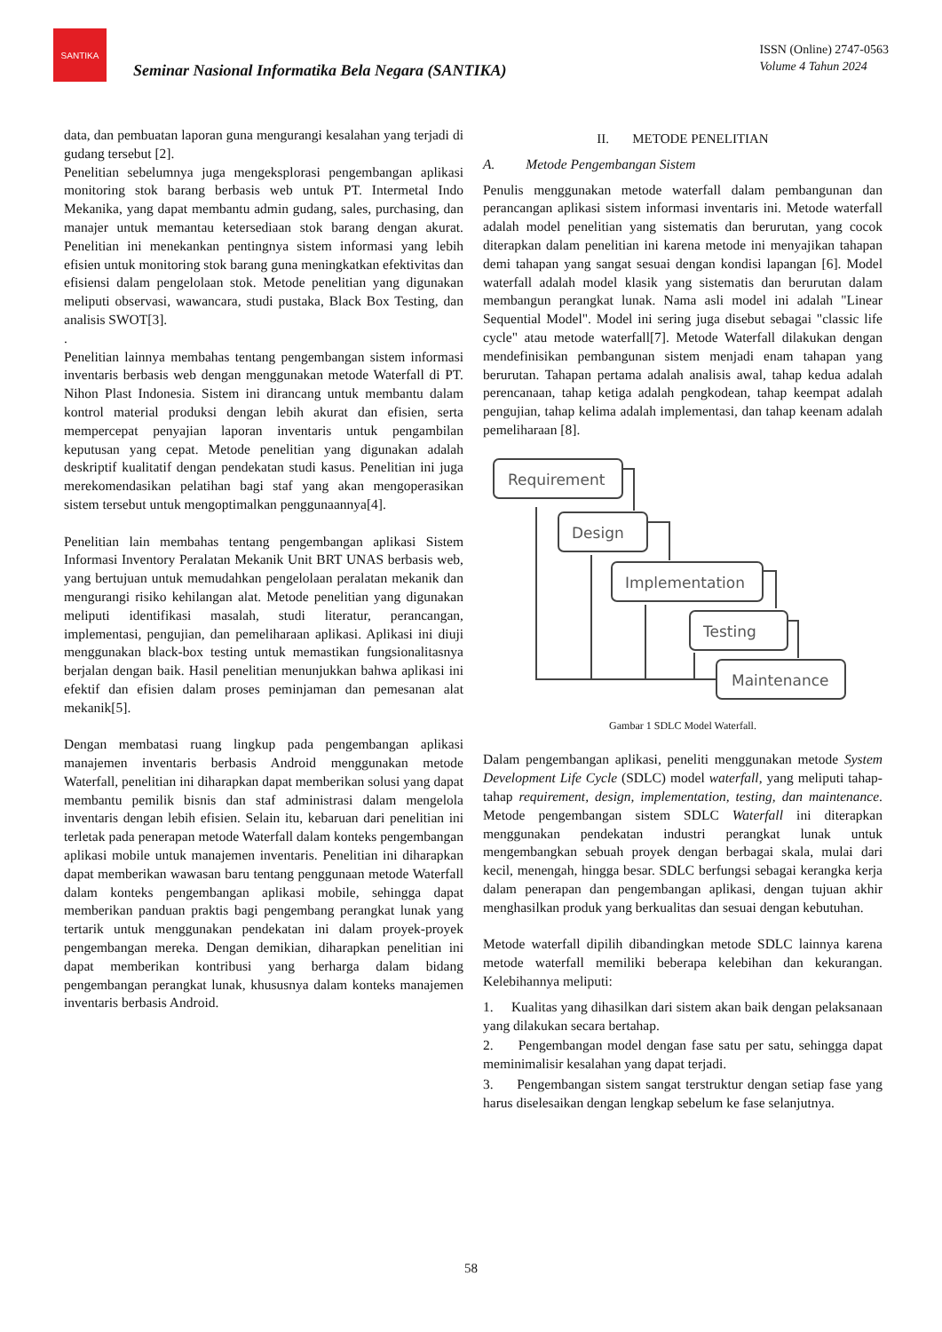SANTIKA
Seminar Nasional Informatika Bela Negara (SANTIKA)
ISSN (Online) 2747-0563
Volume 4 Tahun 2024
data, dan pembuatan laporan guna mengurangi kesalahan yang terjadi di gudang tersebut [2].
Penelitian sebelumnya juga mengeksplorasi pengembangan aplikasi monitoring stok barang berbasis web untuk PT. Intermetal Indo Mekanika, yang dapat membantu admin gudang, sales, purchasing, dan manajer untuk memantau ketersediaan stok barang dengan akurat. Penelitian ini menekankan pentingnya sistem informasi yang lebih efisien untuk monitoring stok barang guna meningkatkan efektivitas dan efisiensi dalam pengelolaan stok. Metode penelitian yang digunakan meliputi observasi, wawancara, studi pustaka, Black Box Testing, dan analisis SWOT[3].
.
Penelitian lainnya membahas tentang pengembangan sistem informasi inventaris berbasis web dengan menggunakan metode Waterfall di PT. Nihon Plast Indonesia. Sistem ini dirancang untuk membantu dalam kontrol material produksi dengan lebih akurat dan efisien, serta mempercepat penyajian laporan inventaris untuk pengambilan keputusan yang cepat. Metode penelitian yang digunakan adalah deskriptif kualitatif dengan pendekatan studi kasus. Penelitian ini juga merekomendasikan pelatihan bagi staf yang akan mengoperasikan sistem tersebut untuk mengoptimalkan penggunaannya[4].
Penelitian lain membahas tentang pengembangan aplikasi Sistem Informasi Inventory Peralatan Mekanik Unit BRT UNAS berbasis web, yang bertujuan untuk memudahkan pengelolaan peralatan mekanik dan mengurangi risiko kehilangan alat. Metode penelitian yang digunakan meliputi identifikasi masalah, studi literatur, perancangan, implementasi, pengujian, dan pemeliharaan aplikasi. Aplikasi ini diuji menggunakan black-box testing untuk memastikan fungsionalitasnya berjalan dengan baik. Hasil penelitian menunjukkan bahwa aplikasi ini efektif dan efisien dalam proses peminjaman dan pemesanan alat mekanik[5].
Dengan membatasi ruang lingkup pada pengembangan aplikasi manajemen inventaris berbasis Android menggunakan metode Waterfall, penelitian ini diharapkan dapat memberikan solusi yang dapat membantu pemilik bisnis dan staf administrasi dalam mengelola inventaris dengan lebih efisien. Selain itu, kebaruan dari penelitian ini terletak pada penerapan metode Waterfall dalam konteks pengembangan aplikasi mobile untuk manajemen inventaris. Penelitian ini diharapkan dapat memberikan wawasan baru tentang penggunaan metode Waterfall dalam konteks pengembangan aplikasi mobile, sehingga dapat memberikan panduan praktis bagi pengembang perangkat lunak yang tertarik untuk menggunakan pendekatan ini dalam proyek-proyek pengembangan mereka. Dengan demikian, diharapkan penelitian ini dapat memberikan kontribusi yang berharga dalam bidang pengembangan perangkat lunak, khususnya dalam konteks manajemen inventaris berbasis Android.
II. METODE PENELITIAN
A. Metode Pengembangan Sistem
Penulis menggunakan metode waterfall dalam pembangunan dan perancangan aplikasi sistem informasi inventaris ini. Metode waterfall adalah model penelitian yang sistematis dan berurutan, yang cocok diterapkan dalam penelitian ini karena metode ini menyajikan tahapan demi tahapan yang sangat sesuai dengan kondisi lapangan [6]. Model waterfall adalah model klasik yang sistematis dan berurutan dalam membangun perangkat lunak. Nama asli model ini adalah "Linear Sequential Model". Model ini sering juga disebut sebagai "classic life cycle" atau metode waterfall[7]. Metode Waterfall dilakukan dengan mendefinisikan pembangunan sistem menjadi enam tahapan yang berurutan. Tahapan pertama adalah analisis awal, tahap kedua adalah perencanaan, tahap ketiga adalah pengkodean, tahap keempat adalah pengujian, tahap kelima adalah implementasi, dan tahap keenam adalah pemeliharaan [8].
Requirement
Design
Implementation
Testing
Maintenance
Gambar 1 SDLC Model Waterfall.
Dalam pengembangan aplikasi, peneliti menggunakan metode System Development Life Cycle (SDLC) model waterfall, yang meliputi tahap-tahap requirement, design, implementation, testing, dan maintenance. Metode pengembangan sistem SDLC Waterfall ini diterapkan menggunakan pendekatan industri perangkat lunak untuk mengembangkan sebuah proyek dengan berbagai skala, mulai dari kecil, menengah, hingga besar. SDLC berfungsi sebagai kerangka kerja dalam penerapan dan pengembangan aplikasi, dengan tujuan akhir menghasilkan produk yang berkualitas dan sesuai dengan kebutuhan.
Metode waterfall dipilih dibandingkan metode SDLC lainnya karena metode waterfall memiliki beberapa kelebihan dan kekurangan. Kelebihannya meliputi:
1. Kualitas yang dihasilkan dari sistem akan baik dengan pelaksanaan yang dilakukan secara bertahap.
2. Pengembangan model dengan fase satu per satu, sehingga dapat meminimalisir kesalahan yang dapat terjadi.
3. Pengembangan sistem sangat terstruktur dengan setiap fase yang harus diselesaikan dengan lengkap sebelum ke fase selanjutnya.
58